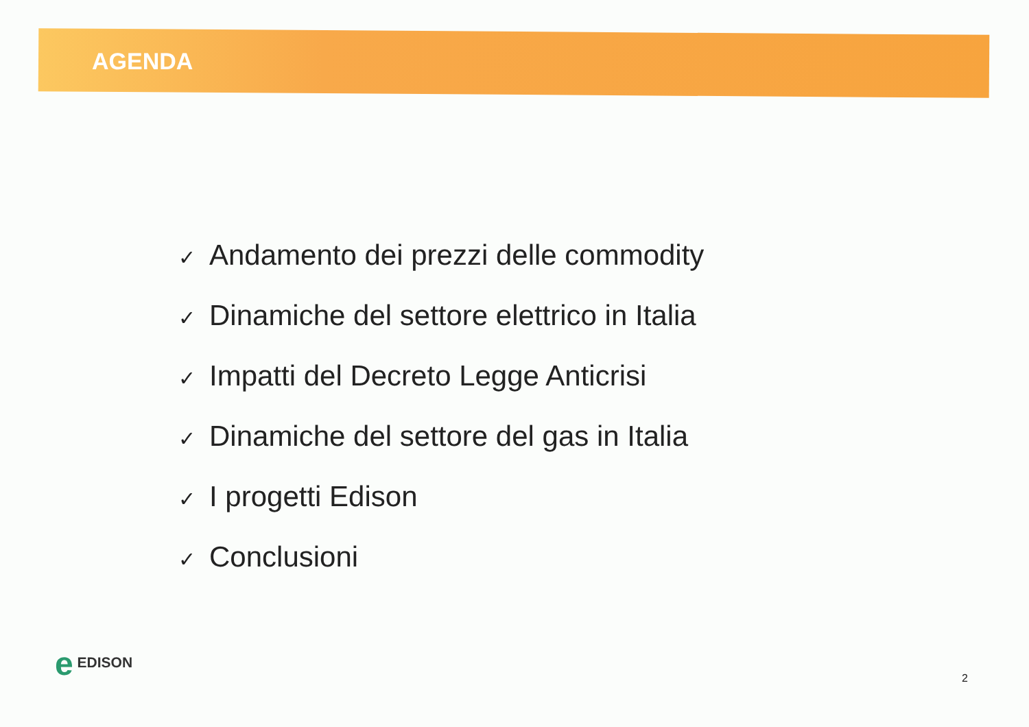AGENDA
✓ Andamento dei prezzi delle commodity
✓ Dinamiche del settore elettrico in Italia
✓ Impatti del Decreto Legge Anticrisi
✓ Dinamiche del settore del gas in Italia
✓ I progetti Edison
✓ Conclusioni
e EDISON
2